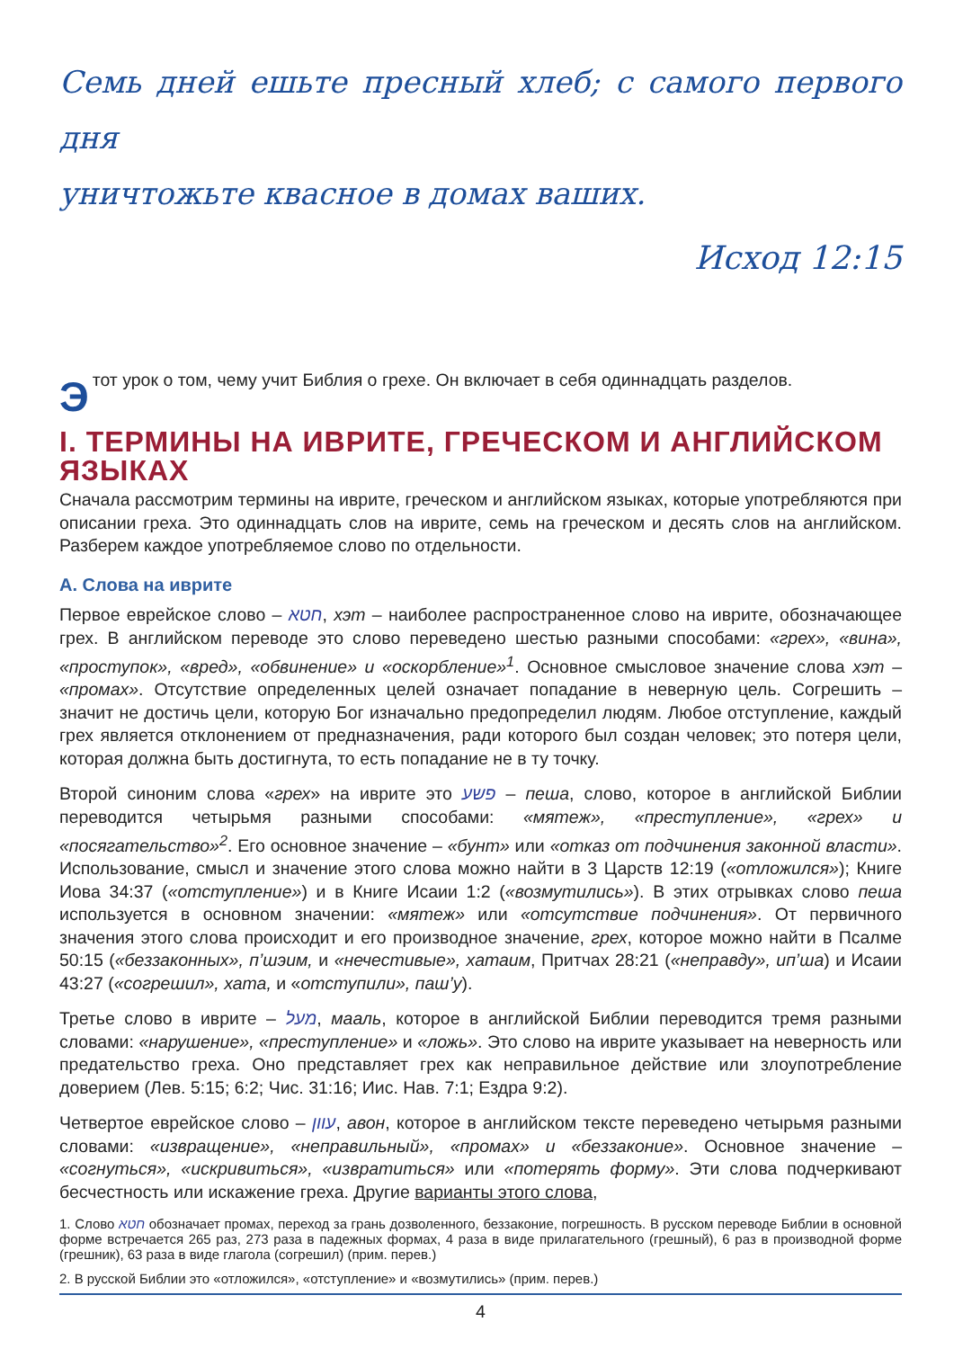Семь дней ешьте пресный хлеб; с самого первого дня
уничтожьте квасное в домах ваших.
Исход 12:15
Этот урок о том, чему учит Библия о грехе. Он включает в себя одиннадцать разделов.
I. ТЕРМИНЫ НА ИВРИТЕ, ГРЕЧЕСКОМ И АНГЛИЙСКОМ ЯЗЫКАХ
Сначала рассмотрим термины на иврите, греческом и английском языках, которые употребляются при описании греха. Это одиннадцать слов на иврите, семь на греческом и десять слов на английском. Разберем каждое употребляемое слово по отдельности.
А. Слова на иврите
Первое еврейское слово – חטא, хэт – наиболее распространенное слово на иврите, обозначающее грех. В английском переводе это слово переведено шестью разными способами: «грех», «вина», «проступок», «вред», «обвинение» и «оскорбление»<sup>1</sup>. Основное смысловое значение слова хэт – «промах». Отсутствие определенных целей означает попадание в неверную цель. Согрешить – значит не достичь цели, которую Бог изначально предопределил людям. Любое отступление, каждый грех является отклонением от предназначения, ради которого был создан человек; это потеря цели, которая должна быть достигнута, то есть попадание не в ту точку.
Второй синоним слова «грех» на иврите это פשע – пеша, слово, которое в английской Библии переводится четырьмя разными способами: «мятеж», «преступление», «грех» и «посягательство»<sup>2</sup>. Его основное значение – «бунт» или «отказ от подчинения законной власти». Использование, смысл и значение этого слова можно найти в 3 Царств 12:19 («отложился»); Книге Иова 34:37 («отступление») и в Книге Исаии 1:2 («возмутились»). В этих отрывках слово пеша используется в основном значении: «мятеж» или «отсутствие подчинения». От первичного значения этого слова происходит и его производное значение, грех, которое можно найти в Псалме 50:15 («беззаконных», п’шэим, и «нечестивые», хатаим, Притчах 28:21 («неправду», ип’ша) и Исаии 43:27 («согрешил», хата, и «отступили», паш’у).
Третье слово в иврите – מעל, мааль, которое в английской Библии переводится тремя разными словами: «нарушение», «преступление» и «ложь». Это слово на иврите указывает на неверность или предательство греха. Оно представляет грех как неправильное действие или злоупотребление доверием (Лев. 5:15; 6:2; Чис. 31:16; Иис. Нав. 7:1; Ездра 9:2).
Четвертое еврейское слово – עוון, авон, которое в английском тексте переведено четырьмя разными словами: «извращение», «неправильный», «промах» и «беззаконие». Основное значение – «согнуться», «искривиться», «извратиться» или «потерять форму». Эти слова подчеркивают бесчестность или искажение греха. Другие варианты этого слова,
1. Слово חטא обозначает промах, переход за грань дозволенного, беззаконие, погрешность. В русском переводе Библии в основной форме встречается 265 раз, 273 раза в падежных формах, 4 раза в виде прилагательного (грешный), 6 раз в производной форме (грешник), 63 раза в виде глагола (согрешил) (прим. перев.)
2. В русской Библии это «отложился», «отступление» и «возмутились» (прим. перев.)
4